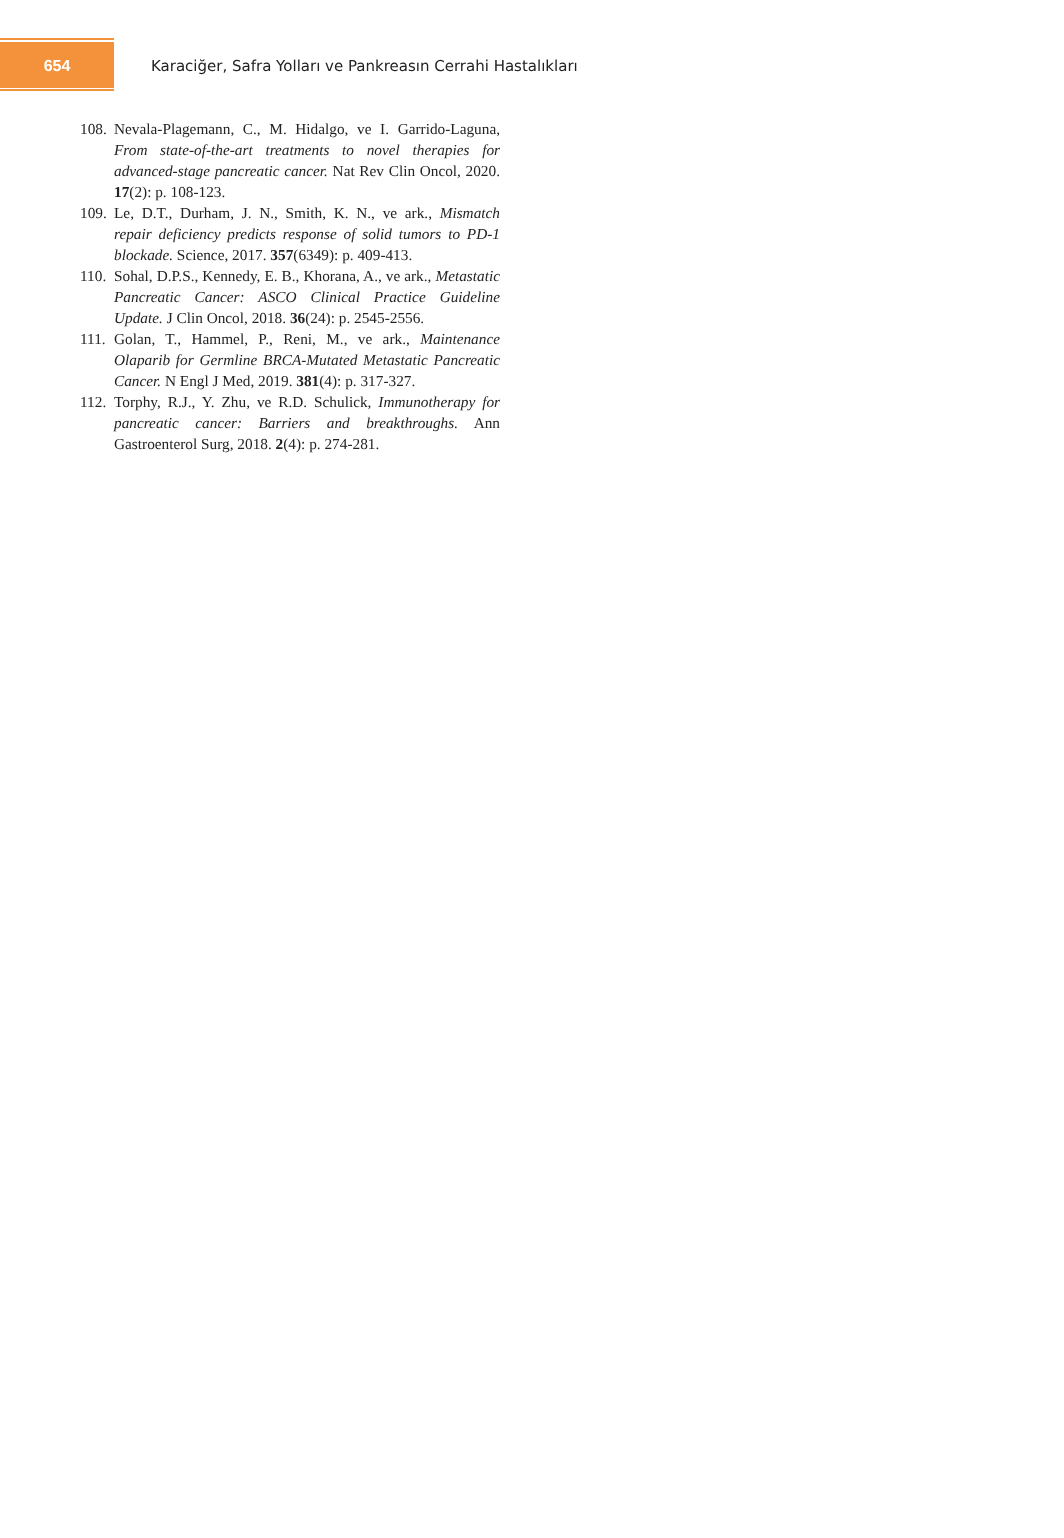654
Karaciğer, Safra Yolları ve Pankreasın Cerrahi Hastalıkları
108. Nevala-Plagemann, C., M. Hidalgo, ve I. Garrido-Laguna, From state-of-the-art treatments to novel therapies for advanced-stage pancreatic cancer. Nat Rev Clin Oncol, 2020. 17(2): p. 108-123.
109. Le, D.T., Durham, J. N., Smith, K. N., ve ark., Mismatch repair deficiency predicts response of solid tumors to PD-1 blockade. Science, 2017. 357(6349): p. 409-413.
110. Sohal, D.P.S., Kennedy, E. B., Khorana, A., ve ark., Metastatic Pancreatic Cancer: ASCO Clinical Practice Guideline Update. J Clin Oncol, 2018. 36(24): p. 2545-2556.
111. Golan, T., Hammel, P., Reni, M., ve ark., Maintenance Olaparib for Germline BRCA-Mutated Metastatic Pancreatic Cancer. N Engl J Med, 2019. 381(4): p. 317-327.
112. Torphy, R.J., Y. Zhu, ve R.D. Schulick, Immunotherapy for pancreatic cancer: Barriers and breakthroughs. Ann Gastroenterol Surg, 2018. 2(4): p. 274-281.